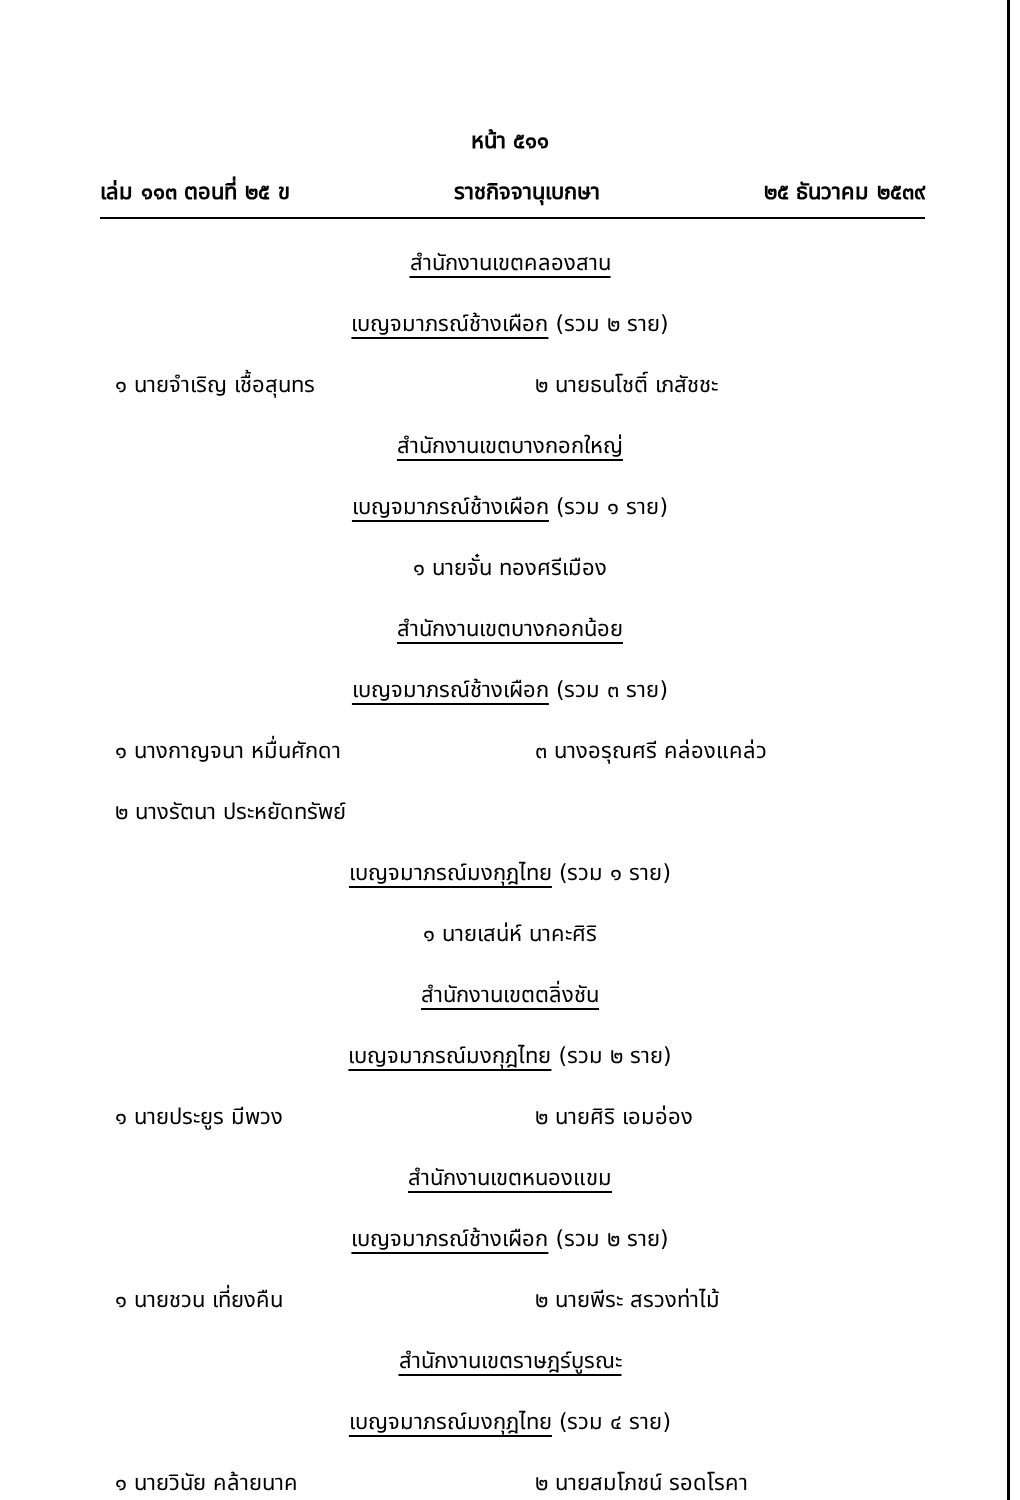หน้า ๕๑๑
เล่ม ๑๑๓ ตอนที่ ๒๕ ข ราชกิจจานุเบกษา ๒๕ ธันวาคม ๒๕๓๙
สำนักงานเขตคลองสาน
เบญจมาภรณ์ช้างเผือก (รวม ๒ ราย)
๑ นายจำเริญ เชื้อสุนทร ๒ นายธนโชติ์ เภสัชชะ
สำนักงานเขตบางกอกใหญ่
เบญจมาภรณ์ช้างเผือก (รวม ๑ ราย)
๑ นายจั๋น ทองศรีเมือง
สำนักงานเขตบางกอกน้อย
เบญจมาภรณ์ช้างเผือก (รวม ๓ ราย)
๑ นางกาญจนา หมื่นศักดา ๓ นางอรุณศรี คล่องแคล่ว
๒ นางรัตนา ประหยัดทรัพย์
เบญจมาภรณ์มงกุฎไทย (รวม ๑ ราย)
๑ นายเสน่ห์ นาคะศิริ
สำนักงานเขตตลิ่งชัน
เบญจมาภรณ์มงกุฎไทย (รวม ๒ ราย)
๑ นายประยูร มีพวง ๒ นายศิริ เอมอ่อง
สำนักงานเขตหนองแขม
เบญจมาภรณ์ช้างเผือก (รวม ๒ ราย)
๑ นายชวน เที่ยงคืน ๒ นายพีระ สรวงท่าไม้
สำนักงานเขตราษฎร์บูรณะ
เบญจมาภรณ์มงกุฎไทย (รวม ๔ ราย)
๑ นายวินัย คล้ายนาค ๒ นายสมโภชน์ รอดโรคา